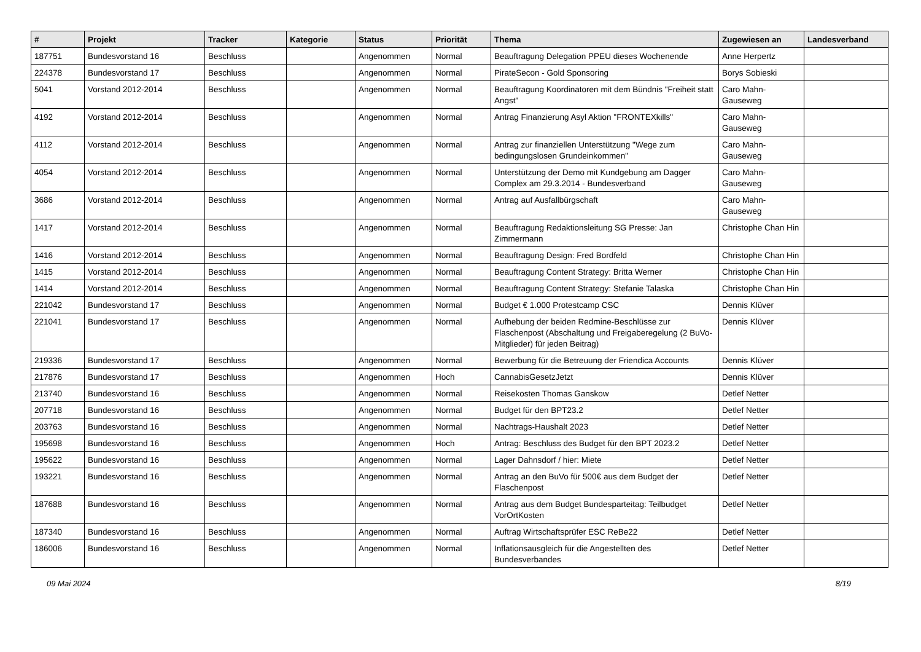| # | Projekt | Tracker | Kategorie | Status | Priorität | Thema | Zugewiesen an | Landesverband |
| --- | --- | --- | --- | --- | --- | --- | --- | --- |
| 187751 | Bundesvorstand 16 | Beschluss | | Angenommen | Normal | Beauftragung Delegation PPEU dieses Wochenende | Anne Herpertz | |
| 224378 | Bundesvorstand 17 | Beschluss | | Angenommen | Normal | PirateSecon - Gold Sponsoring | Borys Sobieski | |
| 5041 | Vorstand 2012-2014 | Beschluss | | Angenommen | Normal | Beauftragung Koordinatoren mit dem Bündnis "Freiheit statt Angst" | Caro Mahn-Gauseweg | |
| 4192 | Vorstand 2012-2014 | Beschluss | | Angenommen | Normal | Antrag Finanzierung Asyl Aktion "FRONTEXkills" | Caro Mahn-Gauseweg | |
| 4112 | Vorstand 2012-2014 | Beschluss | | Angenommen | Normal | Antrag zur finanziellen Unterstützung "Wege zum bedingungslosen Grundeinkommen" | Caro Mahn-Gauseweg | |
| 4054 | Vorstand 2012-2014 | Beschluss | | Angenommen | Normal | Unterstützung der Demo mit Kundgebung am Dagger Complex am 29.3.2014 - Bundesverband | Caro Mahn-Gauseweg | |
| 3686 | Vorstand 2012-2014 | Beschluss | | Angenommen | Normal | Antrag auf Ausfallbürgschaft | Caro Mahn-Gauseweg | |
| 1417 | Vorstand 2012-2014 | Beschluss | | Angenommen | Normal | Beauftragung Redaktionsleitung SG Presse: Jan Zimmermann | Christophe Chan Hin | |
| 1416 | Vorstand 2012-2014 | Beschluss | | Angenommen | Normal | Beauftragung Design: Fred Bordfeld | Christophe Chan Hin | |
| 1415 | Vorstand 2012-2014 | Beschluss | | Angenommen | Normal | Beauftragung Content Strategy: Britta Werner | Christophe Chan Hin | |
| 1414 | Vorstand 2012-2014 | Beschluss | | Angenommen | Normal | Beauftragung Content Strategy: Stefanie Talaska | Christophe Chan Hin | |
| 221042 | Bundesvorstand 17 | Beschluss | | Angenommen | Normal | Budget € 1.000 Protestcamp CSC | Dennis Klüver | |
| 221041 | Bundesvorstand 17 | Beschluss | | Angenommen | Normal | Aufhebung der beiden Redmine-Beschlüsse zur Flaschenpost (Abschaltung und Freigaberegelung (2 BuVo-Mitglieder) für jeden Beitrag) | Dennis Klüver | |
| 219336 | Bundesvorstand 17 | Beschluss | | Angenommen | Normal | Bewerbung für die Betreuung der Friendica Accounts | Dennis Klüver | |
| 217876 | Bundesvorstand 17 | Beschluss | | Angenommen | Hoch | CannabisGesetzJetzt | Dennis Klüver | |
| 213740 | Bundesvorstand 16 | Beschluss | | Angenommen | Normal | Reisekosten Thomas Ganskow | Detlef Netter | |
| 207718 | Bundesvorstand 16 | Beschluss | | Angenommen | Normal | Budget für den BPT23.2 | Detlef Netter | |
| 203763 | Bundesvorstand 16 | Beschluss | | Angenommen | Normal | Nachtrags-Haushalt 2023 | Detlef Netter | |
| 195698 | Bundesvorstand 16 | Beschluss | | Angenommen | Hoch | Antrag: Beschluss des Budget für den BPT 2023.2 | Detlef Netter | |
| 195622 | Bundesvorstand 16 | Beschluss | | Angenommen | Normal | Lager Dahnsdorf / hier: Miete | Detlef Netter | |
| 193221 | Bundesvorstand 16 | Beschluss | | Angenommen | Normal | Antrag an den BuVo für 500€ aus dem Budget der Flaschenpost | Detlef Netter | |
| 187688 | Bundesvorstand 16 | Beschluss | | Angenommen | Normal | Antrag aus dem Budget Bundesparteitag: Teilbudget VorOrtKosten | Detlef Netter | |
| 187340 | Bundesvorstand 16 | Beschluss | | Angenommen | Normal | Auftrag Wirtschaftsprüfer ESC ReBe22 | Detlef Netter | |
| 186006 | Bundesvorstand 16 | Beschluss | | Angenommen | Normal | Inflationsausgleich für die Angestellten des Bundesverbandes | Detlef Netter | |
09 Mai 2024 8/19